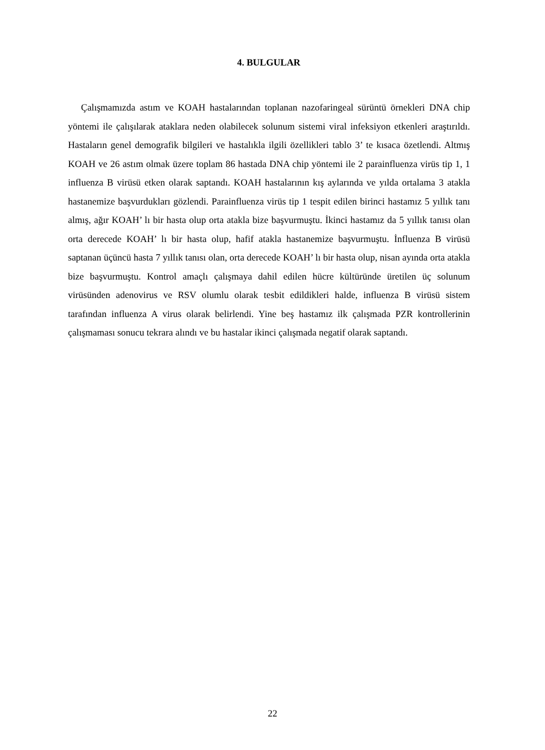4. BULGULAR
Çalışmamızda astım ve KOAH hastalarından toplanan nazofaringeal sürüntü örnekleri DNA chip yöntemi ile çalışılarak ataklara neden olabilecek solunum sistemi viral infeksiyon etkenleri araştırıldı. Hastaların genel demografik bilgileri ve hastalıkla ilgili özellikleri tablo 3’ te kısaca özetlendi. Altmış KOAH ve 26 astım olmak üzere toplam 86 hastada DNA chip yöntemi ile 2 parainfluenza virüs tip 1, 1 influenza B virüsü etken olarak saptandı. KOAH hastalarının kış aylarında ve yılda ortalama 3 atakla hastanemize başvurdukları gözlendi. Parainfluenza virüs tip 1 tespit edilen birinci hastamız 5 yıllık tanı almış, ağır KOAH’ lı bir hasta olup orta atakla bize başvurmuştu. İkinci hastamız da 5 yıllık tanısı olan orta derecede KOAH’ lı bir hasta olup, hafif atakla hastanemize başvurmuştu. İnfluenza B virüsü saptanan üçüncü hasta 7 yıllık tanısı olan, orta derecede KOAH’ lı bir hasta olup, nisan ayında orta atakla bize başvurmuştu. Kontrol amaçlı çalışmaya dahil edilen hücre kültüründe üretilen üç solunum virüsünden adenovirus ve RSV olumlu olarak tesbit edildikleri halde, influenza B virüsü sistem tarafından influenza A virus olarak belirlendi. Yine beş hastamız ilk çalışmada PZR kontrollerinin çalışmaması sonucu tekrara alındı ve bu hastalar ikinci çalışmada negatif olarak saptandı.
22